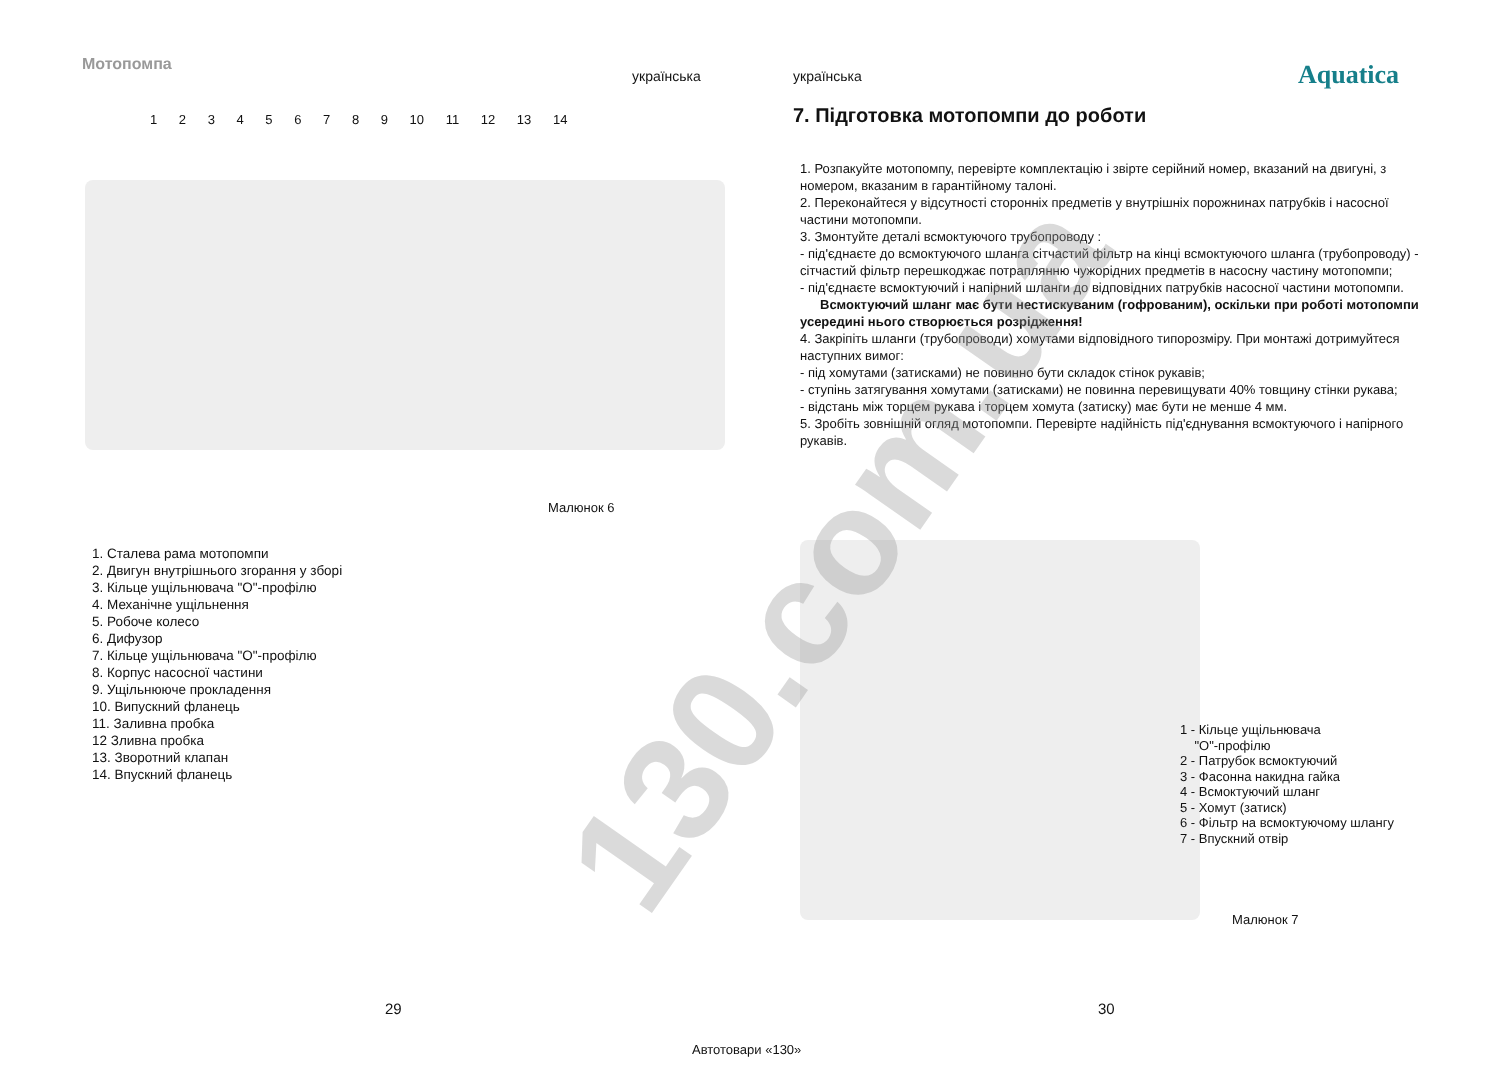Мотопомпа
українська
1 2 3 4 5 6 7 8 9 10 11 12 13 14
Малюнок 6
1. Сталева рама мотопомпи
2. Двигун внутрішнього згорання у зборі
3. Кільце ущільнювача "О"-профілю
4. Механічне ущільнення
5. Робоче колесо
6. Дифузор
7. Кільце ущільнювача "О"-профілю
8. Корпус насосної частини
9. Ущільнююче прокладення
10. Випускний фланець
11. Заливна пробка
12 Зливна пробка
13. Зворотний клапан
14. Впускний фланець
29
українська Aquatica
7. Підготовка мотопомпи до роботи
1. Розпакуйте мотопомпу, перевірте комплектацію і звірте серійний номер, вказаний на двигуні, з номером, вказаним в гарантійному талоні.
2. Переконайтеся у відсутності сторонніх предметів у внутрішніх порожнинах патрубків і насосної частини мотопомпи.
3. Змонтуйте деталі всмоктуючого трубопроводу :
- під'єднаєте до всмоктуючого шланга сітчастий фільтр на кінці всмоктуючого шланга (трубопроводу) - сітчастий фільтр перешкоджає потраплянню чужорідних предметів в насосну частину мотопомпи;
- під'єднаєте всмоктуючий і напірний шланги до відповідних патрубків насосної частини мотопомпи.
Всмоктуючий шланг має бути нестискуваним (гофрованим), оскільки при роботі мотопомпи усередині нього створюється розрідження!
4. Закріпіть шланги (трубопроводи) хомутами відповідного типорозміру. При монтажі дотримуйтеся наступних вимог:
- під хомутами (затисками) не повинно бути складок стінок рукавів;
- ступінь затягування хомутами (затисками) не повинна перевищувати 40% товщину стінки рукава;
- відстань між торцем рукава і торцем хомута (затиску) має бути не менше 4 мм.
5. Зробіть зовнішній огляд мотопомпи. Перевірте надійність під'єднування всмоктуючого і напірного рукавів.
1 - Кільце ущільнювача
"О"-профілю
2 - Патрубок всмоктуючий
3 - Фасонна накидна гайка
4 - Всмоктуючий шланг
5 - Хомут (затиск)
6 - Фільтр на всмоктуючому шлангу
7 - Впускний отвір
Малюнок 7
30
130.com.ua
Автотовари «130»